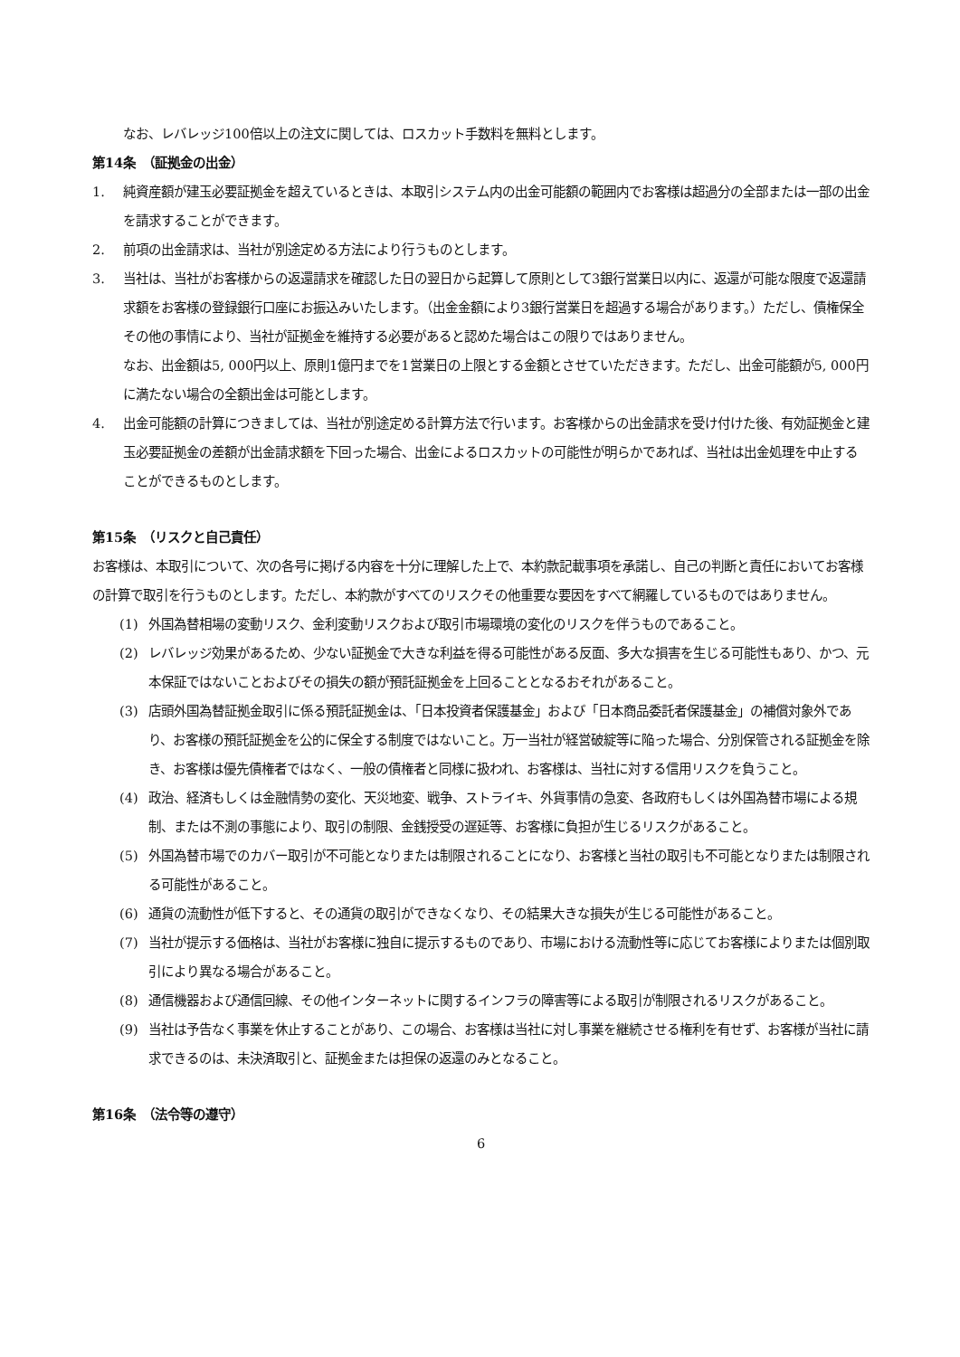なお、レバレッジ100倍以上の注文に関しては、ロスカット手数料を無料とします。
第14条　（証拠金の出金）
1. 純資産額が建玉必要証拠金を超えているときは、本取引システム内の出金可能額の範囲内でお客様は超過分の全部または一部の出金を請求することができます。
2. 前項の出金請求は、当社が別途定める方法により行うものとします。
3. 当社は、当社がお客様からの返還請求を確認した日の翌日から起算して原則として3銀行営業日以内に、返還が可能な限度で返還請求額をお客様の登録銀行口座にお振込みいたします。（出金金額により3銀行営業日を超過する場合があります。）ただし、債権保全その他の事情により、当社が証拠金を維持する必要があると認めた場合はこの限りではありません。
なお、出金額は5, 000円以上、原則1億円までを1営業日の上限とする金額とさせていただきます。ただし、出金可能額が5, 000円に満たない場合の全額出金は可能とします。
4. 出金可能額の計算につきましては、当社が別途定める計算方法で行います。お客様からの出金請求を受け付けた後、有効証拠金と建玉必要証拠金の差額が出金請求額を下回った場合、出金によるロスカットの可能性が明らかであれば、当社は出金処理を中止することができるものとします。
第15条　（リスクと自己責任）
お客様は、本取引について、次の各号に掲げる内容を十分に理解した上で、本約款記載事項を承諾し、自己の判断と責任においてお客様の計算で取引を行うものとします。ただし、本約款がすべてのリスクその他重要な要因をすべて網羅しているものではありません。
(1) 外国為替相場の変動リスク、金利変動リスクおよび取引市場環境の変化のリスクを伴うものであること。
(2) レバレッジ効果があるため、少ない証拠金で大きな利益を得る可能性がある反面、多大な損害を生じる可能性もあり、かつ、元本保証ではないことおよびその損失の額が預託証拠金を上回ることとなるおそれがあること。
(3) 店頭外国為替証拠金取引に係る預託証拠金は、「日本投資者保護基金」および「日本商品委託者保護基金」の補償対象外であり、お客様の預託証拠金を公的に保全する制度ではないこと。万一当社が経営破綻等に陥った場合、分別保管される証拠金を除き、お客様は優先債権者ではなく、一般の債権者と同様に扱われ、お客様は、当社に対する信用リスクを負うこと。
(4) 政治、経済もしくは金融情勢の変化、天災地変、戦争、ストライキ、外貨事情の急変、各政府もしくは外国為替市場による規制、または不測の事態により、取引の制限、金銭授受の遅延等、お客様に負担が生じるリスクがあること。
(5) 外国為替市場でのカバー取引が不可能となりまたは制限されることになり、お客様と当社の取引も不可能となりまたは制限される可能性があること。
(6) 通貨の流動性が低下すると、その通貨の取引ができなくなり、その結果大きな損失が生じる可能性があること。
(7) 当社が提示する価格は、当社がお客様に独自に提示するものであり、市場における流動性等に応じてお客様によりまたは個別取引により異なる場合があること。
(8) 通信機器および通信回線、その他インターネットに関するインフラの障害等による取引が制限されるリスクがあること。
(9) 当社は予告なく事業を休止することがあり、この場合、お客様は当社に対し事業を継続させる権利を有せず、お客様が当社に請求できるのは、未決済取引と、証拠金または担保の返還のみとなること。
第16条　（法令等の遵守）
6